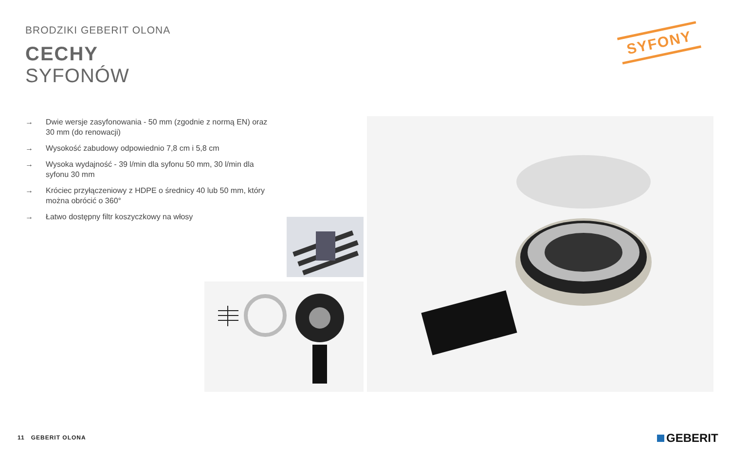BRODZIKI GEBERIT OLONA
CECHY
SYFONÓW
SYFONY
→ Dwie wersje zasyfonowania - 50 mm (zgodnie z normą EN) oraz 30 mm (do renowacji)
→ Wysokość zabudowy odpowiednio 7,8 cm i 5,8 cm
→ Wysoka wydajność - 39 l/min dla syfonu 50 mm, 30 l/min dla syfonu 30 mm
→ Króciec przyłączeniowy z HDPE o średnicy 40 lub 50 mm, który można obrócić o 360°
→ Łatwo dostępny filtr koszyczkowy na włosy
11 GEBERIT OLONA GEBERIT